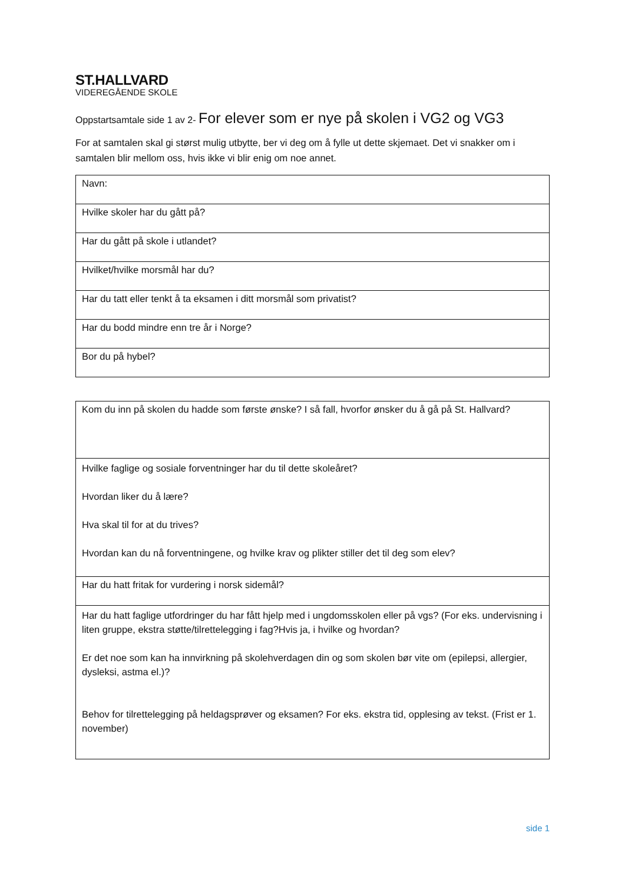ST.HALLVARD
VIDEREGÅENDE SKOLE
Oppstartsamtale side 1 av 2- For elever som er nye på skolen i VG2 og VG3
For at samtalen skal gi størst mulig utbytte, ber vi deg om å fylle ut dette skjemaet. Det vi snakker om i samtalen blir mellom oss, hvis ikke vi blir enig om noe annet.
| Navn: |
| Hvilke skoler har du gått på? |
| Har du gått på skole i utlandet? |
| Hvilket/hvilke morsmål har du? |
| Har du tatt eller tenkt å ta eksamen i ditt morsmål som privatist? |
| Har du bodd mindre enn tre år i Norge? |
| Bor du på hybel? |
| Kom du inn på skolen du hadde som første ønske? I så fall, hvorfor ønsker du å gå på St. Hallvard? |
| Hvilke faglige og sosiale forventninger har du til dette skoleåret? Hvordan liker du å lære? Hva skal til for at du trives? Hvordan kan du nå forventningene, og hvilke krav og plikter stiller det til deg som elev? |
| Har du hatt fritak for vurdering i norsk sidemål? |
| Har du hatt faglige utfordringer du har fått hjelp med i ungdomsskolen eller på vgs? (For eks. undervisning i liten gruppe, ekstra støtte/tilrettelegging i fag?Hvis ja, i hvilke og hvordan? Er det noe som kan ha innvirkning på skolehverdagen din og som skolen bør vite om (epilepsi, allergier, dysleksi, astma el.)? Behov for tilrettelegging på heldagsprøver og eksamen? For eks. ekstra tid, opplesing av tekst. (Frist er 1. november) |
side 1